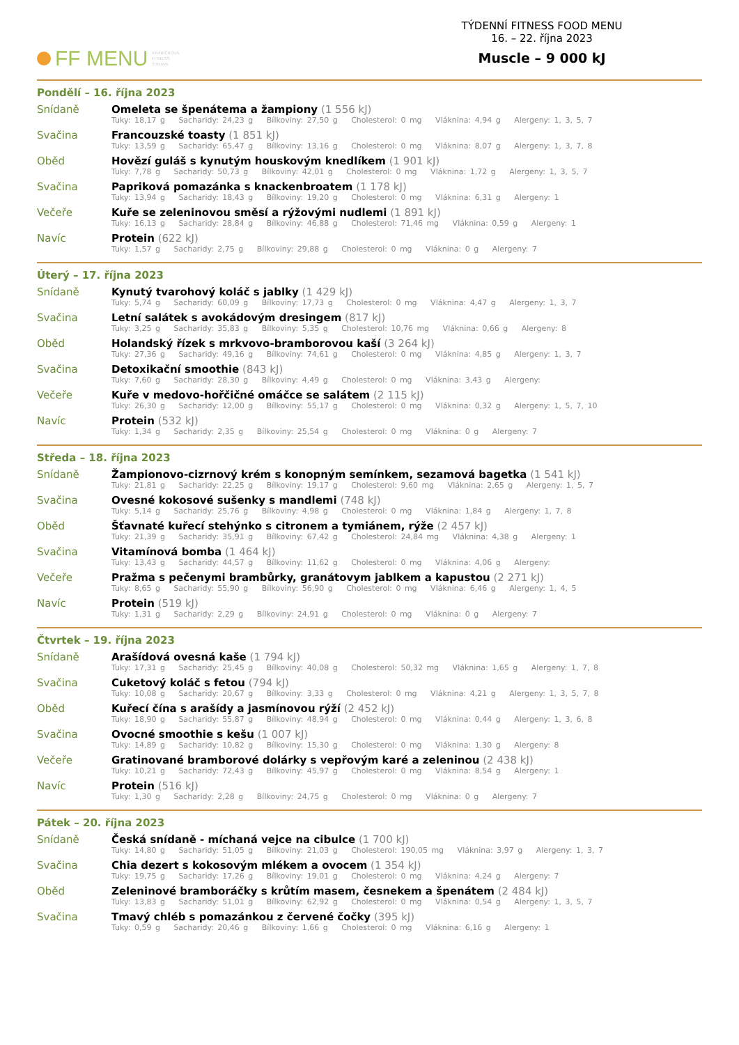FF MENU KRABIČKOVÁ
FITNESS
STRAVA
TÝDENNÍ FITNESS FOOD MENU
16. – 22. října 2023
Muscle – 9 000 kJ
Pondělí – 16. října 2023
Snídaně Omeleta se špenátema a žampiony (1 556 kJ)
Tuky: 18,17 g Sacharidy: 24,23 g Bílkoviny: 27,50 g Cholesterol: 0 mg Vláknina: 4,94 g Alergeny: 1, 3, 5, 7
Svačina Francouzské toasty (1 851 kJ)
Tuky: 13,59 g Sacharidy: 65,47 g Bílkoviny: 13,16 g Cholesterol: 0 mg Vláknina: 8,07 g Alergeny: 1, 3, 7, 8
Oběd Hovězí guláš s kynutým houskovým knedlíkem (1 901 kJ)
Tuky: 7,78 g Sacharidy: 50,73 g Bílkoviny: 42,01 g Cholesterol: 0 mg Vláknina: 1,72 g Alergeny: 1, 3, 5, 7
Svačina Papriková pomazánka s knackenbroatem (1 178 kJ)
Tuky: 13,94 g Sacharidy: 18,43 g Bílkoviny: 19,20 g Cholesterol: 0 mg Vláknina: 6,31 g Alergeny: 1
Večeře Kuře se zeleninovou směsí a rýžovými nudlemi (1 891 kJ)
Tuky: 16,13 g Sacharidy: 28,84 g Bílkoviny: 46,88 g Cholesterol: 71,46 mg Vláknina: 0,59 g Alergeny: 1
Navíc Protein (622 kJ)
Tuky: 1,57 g Sacharidy: 2,75 g Bílkoviny: 29,88 g Cholesterol: 0 mg Vláknina: 0 g Alergeny: 7
Úterý – 17. října 2023
Snídaně Kynutý tvarohový koláč s jablky (1 429 kJ)
Tuky: 5,74 g Sacharidy: 60,09 g Bílkoviny: 17,73 g Cholesterol: 0 mg Vláknina: 4,47 g Alergeny: 1, 3, 7
Svačina Letní salátek s avokádovým dresingem (817 kJ)
Tuky: 3,25 g Sacharidy: 35,83 g Bílkoviny: 5,35 g Cholesterol: 10,76 mg Vláknina: 0,66 g Alergeny: 8
Oběd Holandský řízek s mrkvovo-bramborovou kaší (3 264 kJ)
Tuky: 27,36 g Sacharidy: 49,16 g Bílkoviny: 74,61 g Cholesterol: 0 mg Vláknina: 4,85 g Alergeny: 1, 3, 7
Svačina Detoxikační smoothie (843 kJ)
Tuky: 7,60 g Sacharidy: 28,30 g Bílkoviny: 4,49 g Cholesterol: 0 mg Vláknina: 3,43 g Alergeny:
Večeře Kuře v medovo-hořčičné omáčce se salátem (2 115 kJ)
Tuky: 26,30 g Sacharidy: 12,00 g Bílkoviny: 55,17 g Cholesterol: 0 mg Vláknina: 0,32 g Alergeny: 1, 5, 7, 10
Navíc Protein (532 kJ)
Tuky: 1,34 g Sacharidy: 2,35 g Bílkoviny: 25,54 g Cholesterol: 0 mg Vláknina: 0 g Alergeny: 7
Středa – 18. října 2023
Snídaně Žampionovo-cizrnový krém s konopným semínkem, sezamová bagetka (1 541 kJ)
Tuky: 21,81 g Sacharidy: 22,25 g Bílkoviny: 19,17 g Cholesterol: 9,60 mg Vláknina: 2,65 g Alergeny: 1, 5, 7
Svačina Ovesné kokosové sušenky s mandlemi (748 kJ)
Tuky: 5,14 g Sacharidy: 25,76 g Bílkoviny: 4,98 g Cholesterol: 0 mg Vláknina: 1,84 g Alergeny: 1, 7, 8
Oběd Šťavnaté kuřecí stehýnko s citronem a tymiánem, rýže (2 457 kJ)
Tuky: 21,39 g Sacharidy: 35,91 g Bílkoviny: 67,42 g Cholesterol: 24,84 mg Vláknina: 4,38 g Alergeny: 1
Svačina Vitamínová bomba (1 464 kJ)
Tuky: 13,43 g Sacharidy: 44,57 g Bílkoviny: 11,62 g Cholesterol: 0 mg Vláknina: 4,06 g Alergeny:
Večeře Pražma s pečenymi brambůrky, granátovym jablkem a kapustou (2 271 kJ)
Tuky: 8,65 g Sacharidy: 55,90 g Bílkoviny: 56,90 g Cholesterol: 0 mg Vláknina: 6,46 g Alergeny: 1, 4, 5
Navíc Protein (519 kJ)
Tuky: 1,31 g Sacharidy: 2,29 g Bílkoviny: 24,91 g Cholesterol: 0 mg Vláknina: 0 g Alergeny: 7
Čtvrtek – 19. října 2023
Snídaně Arašídová ovesná kaše (1 794 kJ)
Tuky: 17,31 g Sacharidy: 25,45 g Bílkoviny: 40,08 g Cholesterol: 50,32 mg Vláknina: 1,65 g Alergeny: 1, 7, 8
Svačina Cuketový koláč s fetou (794 kJ)
Tuky: 10,08 g Sacharidy: 20,67 g Bílkoviny: 3,33 g Cholesterol: 0 mg Vláknina: 4,21 g Alergeny: 1, 3, 5, 7, 8
Oběd Kuřecí čína s arašídy a jasmínovou rýží (2 452 kJ)
Tuky: 18,90 g Sacharidy: 55,87 g Bílkoviny: 48,94 g Cholesterol: 0 mg Vláknina: 0,44 g Alergeny: 1, 3, 6, 8
Svačina Ovocné smoothie s kešu (1 007 kJ)
Tuky: 14,89 g Sacharidy: 10,82 g Bílkoviny: 15,30 g Cholesterol: 0 mg Vláknina: 1,30 g Alergeny: 8
Večeře Gratinované bramborové dolárky s vepřovým karé a zeleninou (2 438 kJ)
Tuky: 10,21 g Sacharidy: 72,43 g Bílkoviny: 45,97 g Cholesterol: 0 mg Vláknina: 8,54 g Alergeny: 1
Navíc Protein (516 kJ)
Tuky: 1,30 g Sacharidy: 2,28 g Bílkoviny: 24,75 g Cholesterol: 0 mg Vláknina: 0 g Alergeny: 7
Pátek – 20. října 2023
Snídaně Česká snídaně - míchaná vejce na cibulce (1 700 kJ)
Tuky: 14,80 g Sacharidy: 51,05 g Bílkoviny: 21,03 g Cholesterol: 190,05 mg Vláknina: 3,97 g Alergeny: 1, 3, 7
Svačina Chia dezert s kokosovým mlékem a ovocem (1 354 kJ)
Tuky: 19,75 g Sacharidy: 17,26 g Bílkoviny: 19,01 g Cholesterol: 0 mg Vláknina: 4,24 g Alergeny: 7
Oběd Zeleninové bramboráčky s krůtím masem, česnekem a špenátem (2 484 kJ)
Tuky: 13,83 g Sacharidy: 51,01 g Bílkoviny: 62,92 g Cholesterol: 0 mg Vláknina: 0,54 g Alergeny: 1, 3, 5, 7
Svačina Tmavý chléb s pomazánkou z červené čočky (395 kJ)
Tuky: 0,59 g Sacharidy: 20,46 g Bílkoviny: 1,66 g Cholesterol: 0 mg Vláknina: 6,16 g Alergeny: 1